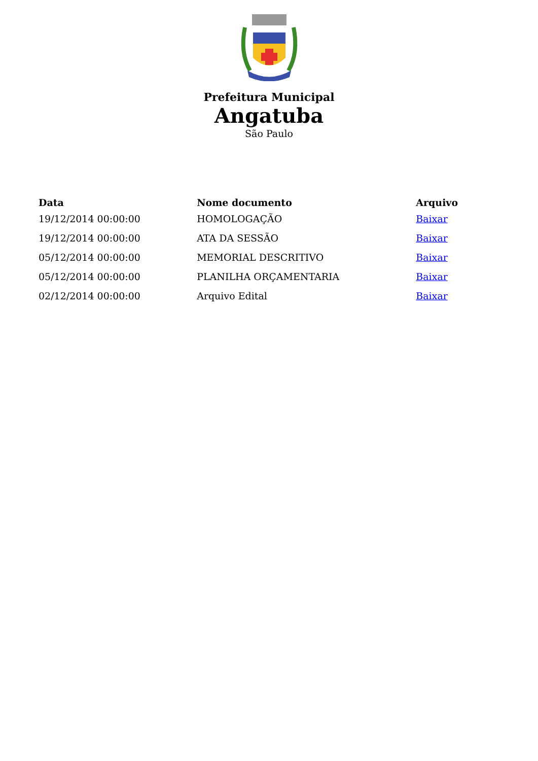Prefeitura Municipal
Angatuba
São Paulo
| Data | Nome documento | Arquivo |
| --- | --- | --- |
| 19/12/2014 00:00:00 | HOMOLOGAÇÃO | Baixar |
| 19/12/2014 00:00:00 | ATA DA SESSÃO | Baixar |
| 05/12/2014 00:00:00 | MEMORIAL DESCRITIVO | Baixar |
| 05/12/2014 00:00:00 | PLANILHA ORÇAMENTARIA | Baixar |
| 02/12/2014 00:00:00 | Arquivo Edital | Baixar |